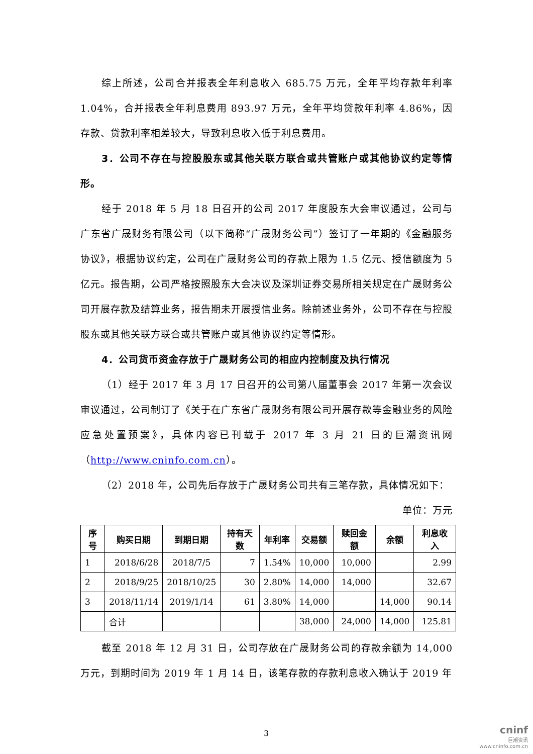综上所述，公司合并报表全年利息收入 685.75 万元，全年平均存款年利率 1.04%，合并报表全年利息费用 893.97 万元，全年平均贷款年利率 4.86%，因存款、贷款利率相差较大，导致利息收入低于利息费用。
3．公司不存在与控股股东或其他关联方联合或共管账户或其他协议约定等情形。
经于 2018 年 5 月 18 日召开的公司 2017 年度股东大会审议通过，公司与广东省广晟财务有限公司（以下简称“广晟财务公司”）签订了一年期的《金融服务协议》，根据协议约定，公司在广晟财务公司的存款上限为 1.5 亿元、授信额度为 5 亿元。报告期，公司严格按照股东大会决议及深圳证券交易所相关规定在广晟财务公司开展存款及结算业务，报告期未开展授信业务。除前述业务外，公司不存在与控股股东或其他关联方联合或共管账户或其他协议约定等情形。
4．公司货币资金存放于广晟财务公司的相应内控制度及执行情况
（1）经于 2017 年 3 月 17 日召开的公司第八届董事会 2017 年第一次会议审议通过，公司制订了《关于在广东省广晟财务有限公司开展存款等金融业务的风险应急处置预案》，具体内容已刊载于 2017 年 3 月 21 日的巨潮资讯网（http://www.cninfo.com.cn）。
（2）2018 年，公司先后存放于广晟财务公司共有三笔存款，具体情况如下：
单位：万元
| 序号 | 购买日期 | 到期日期 | 持有天数 | 年利率 | 交易额 | 赎回金额 | 余额 | 利息收入 |
| --- | --- | --- | --- | --- | --- | --- | --- | --- |
| 1 | 2018/6/28 | 2018/7/5 | 7 | 1.54% | 10,000 | 10,000 | | 2.99 |
| 2 | 2018/9/25 | 2018/10/25 | 30 | 2.80% | 14,000 | 14,000 | | 32.67 |
| 3 | 2018/11/14 | 2019/1/14 | 61 | 3.80% | 14,000 | | 14,000 | 90.14 |
| | 合计 | | | | 38,000 | 24,000 | 14,000 | 125.81 |
截至 2018 年 12 月 31 日，公司存放在广晟财务公司的存款余额为 14,000 万元，到期时间为 2019 年 1 月 14 日，该笔存款的存款利息收入确认于 2019 年
3
cninf
巨潮资讯
www.cninfo.com.cn